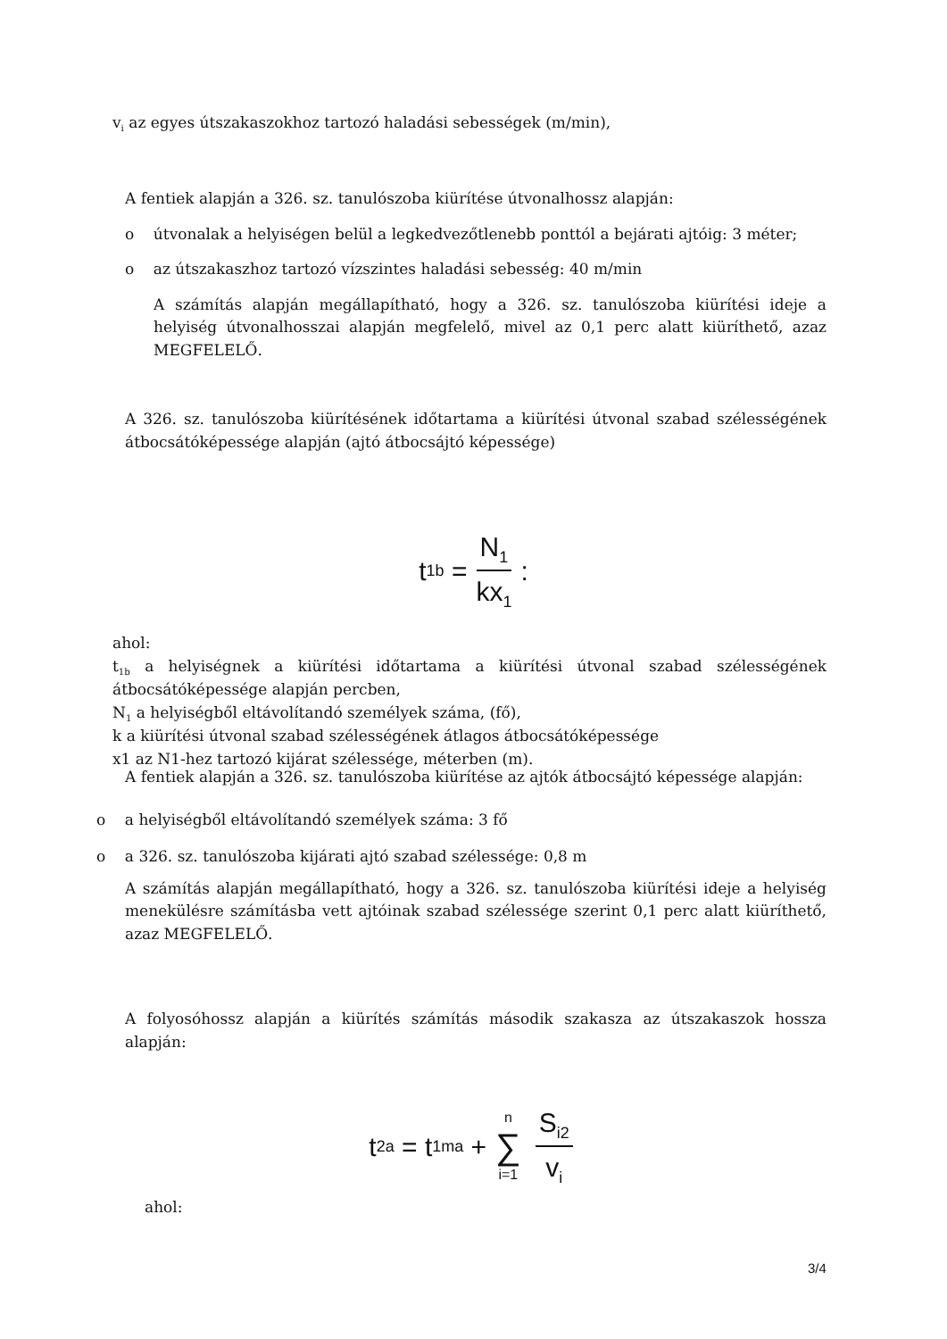v<sub>i</sub> az egyes útszakaszokhoz tartozó haladási sebességek (m/min),
A fentiek alapján a 326. sz. tanulószoba kiürítése útvonalhossz alapján:
o útvonalak a helyiségen belül a legkedvezőtlenebb ponttól a bejárati ajtóig: 3 méter;
o az útszakaszhoz tartozó vízszintes haladási sebesség: 40 m/min
A számítás alapján megállapítható, hogy a 326. sz. tanulószoba kiürítési ideje a helyiség útvonalhosszai alapján megfelelő, mivel az 0,1 perc alatt kiüríthető, azaz MEGFELELŐ.
A 326. sz. tanulószoba kiürítésének időtartama a kiürítési útvonal szabad szélességének átbocsátóképessége alapján (ajtó átbocsájtó képessége)
t<sub>1b</sub> = N<sub>1</sub> kx<sub>1</sub> :
ahol:
t<sub>1b</sub> a helyiségnek a kiürítési időtartama a kiürítési útvonal szabad szélességének átbocsátóképessége alapján percben,
N<sub>1</sub> a helyiségből eltávolítandó személyek száma, (fő),
k a kiürítési útvonal szabad szélességének átlagos átbocsátóképessége
x1 az N1-hez tartozó kijárat szélessége, méterben (m).
A fentiek alapján a 326. sz. tanulószoba kiürítése az ajtók átbocsájtó képessége alapján:
o a helyiségből eltávolítandó személyek száma: 3 fő
o a 326. sz. tanulószoba kijárati ajtó szabad szélessége: 0,8 m
A számítás alapján megállapítható, hogy a 326. sz. tanulószoba kiürítési ideje a helyiség menekülésre számításba vett ajtóinak szabad szélessége szerint 0,1 perc alatt kiüríthető, azaz MEGFELELŐ.
A folyosóhossz alapján a kiürítés számítás második szakasza az útszakaszok hossza alapján:
t<sub>2a</sub> = t<sub>1ma</sub> + n ∑ i=1 S<sub>i2</sub> v<sub>i</sub>
ahol:
3/4